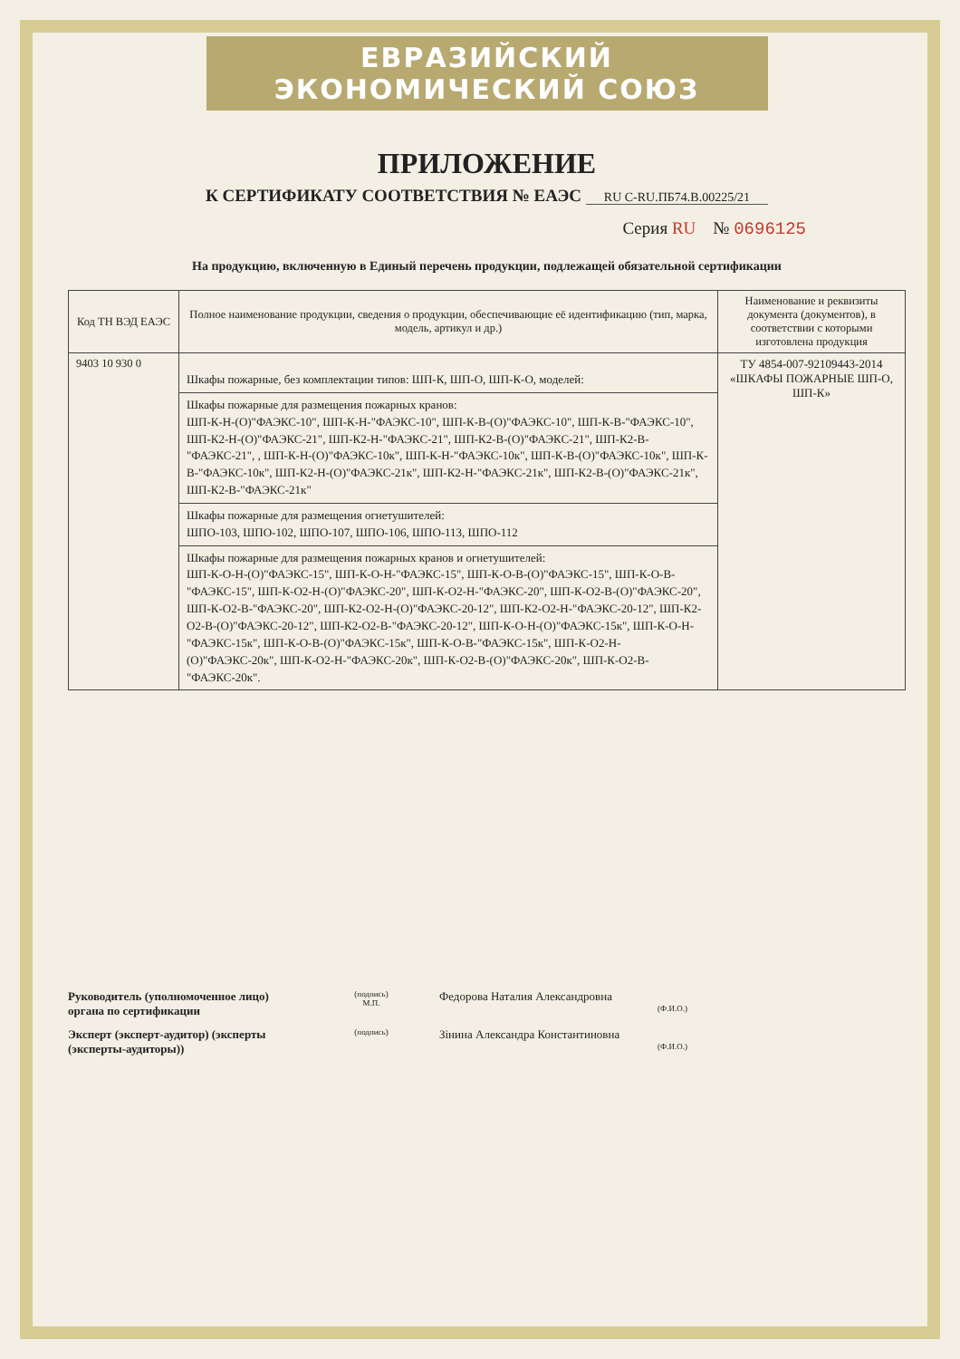ЕВРАЗИЙСКИЙ ЭКОНОМИЧЕСКИЙ СОЮЗ
ПРИЛОЖЕНИЕ
К СЕРТИФИКАТУ СООТВЕТСТВИЯ № ЕАЭС RU C-RU.ПБ74.В.00225/21
Серия RU № 0696125
На продукцию, включенную в Единый перечень продукции, подлежащей обязательной сертификации
| Код ТН ВЭД ЕАЭС | Полное наименование продукции, сведения о продукции, обеспечивающие её идентификацию (тип, марка, модель, артикул и др.) | Наименование и реквизиты документа (документов), в соответствии с которыми изготовлена продукция |
| --- | --- | --- |
| 9403 10 930 0 | Шкафы пожарные, без комплектации типов: ШП-К, ШП-О, ШП-К-О, моделей: | ТУ 4854-007-92109443-2014 «ШКАФЫ ПОЖАРНЫЕ ШП-О, ШП-К» |
| | Шкафы пожарные для размещения пожарных кранов: ШП-К-Н-(О)"ФАЭКС-10", ШП-К-Н-"ФАЭКС-10", ШП-К-В-(О)"ФАЭКС-10", ШП-К-В-"ФАЭКС-10", ШП-К2-Н-(О)"ФАЭКС-21", ШП-К2-Н-"ФАЭКС-21", ШП-К2-В-(О)"ФАЭКС-21", ШП-К2-В-"ФАЭКС-21", , ШП-К-Н-(О)"ФАЭКС-10к", ШП-К-Н-"ФАЭКС-10к", ШП-К-В-(О)"ФАЭКС-10к", ШП-К-В-"ФАЭКС-10к", ШП-К2-Н-(О)"ФАЭКС-21к", ШП-К2-Н-"ФАЭКС-21к", ШП-К2-В-(О)"ФАЭКС-21к", ШП-К2-В-"ФАЭКС-21к" | |
| | Шкафы пожарные для размещения огнетушителей: ШПО-103, ШПО-102, ШПО-107, ШПО-106, ШПО-113, ШПО-112 | |
| | Шкафы пожарные для размещения пожарных кранов и огнетушителей: ШП-К-О-Н-(О)"ФАЭКС-15", ШП-К-О-Н-"ФАЭКС-15", ШП-К-О-В-(О)"ФАЭКС-15", ШП-К-О-В-"ФАЭКС-15", ШП-К-О2-Н-(О)"ФАЭКС-20", ШП-К-О2-Н-"ФАЭКС-20", ШП-К-О2-В-(О)"ФАЭКС-20", ШП-К-О2-В-"ФАЭКС-20", ШП-К2-О2-Н-(О)"ФАЭКС-20-12", ШП-К2-О2-Н-"ФАЭКС-20-12", ШП-К2-О2-В-(О)"ФАЭКС-20-12", ШП-К2-О2-В-"ФАЭКС-20-12", ШП-К-О-Н-(О)"ФАЭКС-15к", ШП-К-О-Н-"ФАЭКС-15к", ШП-К-О-В-(О)"ФАЭКС-15к", ШП-К-О-В-"ФАЭКС-15к", ШП-К-О2-Н-(О)"ФАЭКС-20к", ШП-К-О2-Н-"ФАЭКС-20к", ШП-К-О2-В-(О)"ФАЭКС-20к", ШП-К-О2-В-"ФАЭКС-20к". | |
Руководитель (уполномоченное лицо) органа по сертификации
(подпись)
М.П.
Федорова Наталия Александровна
(Ф.И.О.)
Эксперт (эксперт-аудитор) (эксперты (эксперты-аудиторы))
(подпись)
Зінина Александра Константиновна
(Ф.И.О.)